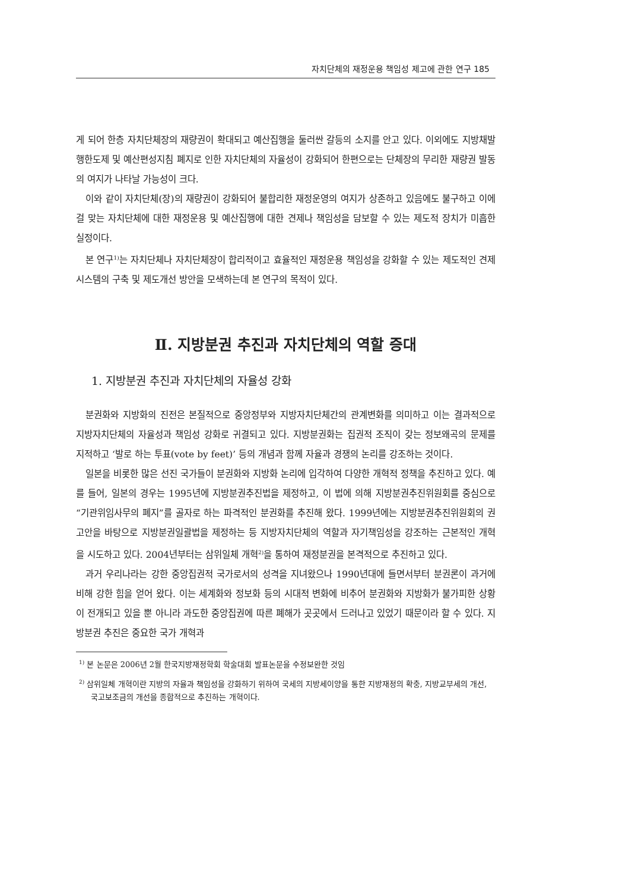자치단체의 재정운용 책임성 제고에 관한 연구 185
게 되어 한층 자치단체장의 재량권이 확대되고 예산집행을 둘러싼 갈등의 소지를 안고 있다. 이외에도 지방채발행한도제 및 예산편성지침 폐지로 인한 자치단체의 자율성이 강화되어 한편으로는 단체장의 무리한 재량권 발동의 여지가 나타날 가능성이 크다.
이와 같이 자치단체(장)의 재량권이 강화되어 불합리한 재정운영의 여지가 상존하고 있음에도 불구하고 이에 걸 맞는 자치단체에 대한 재정운용 및 예산집행에 대한 견제나 책임성을 담보할 수 있는 제도적 장치가 미흡한 실정이다.
본 연구<sup>1)</sup>는 자치단체나 자치단체장이 합리적이고 효율적인 재정운용 책임성을 강화할 수 있는 제도적인 견제시스템의 구축 및 제도개선 방안을 모색하는데 본 연구의 목적이 있다.
Ⅱ. 지방분권 추진과 자치단체의 역할 증대
1. 지방분권 추진과 자치단체의 자율성 강화
분권화와 지방화의 진전은 본질적으로 중앙정부와 지방자치단체간의 관계변화를 의미하고 이는 결과적으로 지방자치단체의 자율성과 책임성 강화로 귀결되고 있다. 지방분권화는 집권적 조직이 갖는 정보왜곡의 문제를 지적하고 ‘발로 하는 투표(vote by feet)’ 등의 개념과 함께 자율과 경쟁의 논리를 강조하는 것이다.
일본을 비롯한 많은 선진 국가들이 분권화와 지방화 논리에 입각하여 다양한 개혁적 정책을 추진하고 있다. 예를 들어, 일본의 경우는 1995년에 지방분권추진법을 제정하고, 이 법에 의해 지방분권추진위원회를 중심으로 “기관위임사무의 폐지”를 골자로 하는 파격적인 분권화를 추진해 왔다. 1999년에는 지방분권추진위원회의 권고안을 바탕으로 지방분권일괄법을 제정하는 등 지방자치단체의 역할과 자기책임성을 강조하는 근본적인 개혁을 시도하고 있다. 2004년부터는 삼위일체 개혁<sup>2)</sup>을 통하여 재정분권을 본격적으로 추진하고 있다.
과거 우리나라는 강한 중앙집권적 국가로서의 성격을 지녀왔으나 1990년대에 들면서부터 분권론이 과거에 비해 강한 힘을 얻어 왔다. 이는 세계화와 정보화 등의 시대적 변화에 비추어 분권화와 지방화가 불가피한 상황이 전개되고 있을 뿐 아니라 과도한 중앙집권에 따른 폐해가 곳곳에서 드러나고 있었기 때문이라 할 수 있다. 지방분권 추진은 중요한 국가 개혁과
<sup>1)</sup> 본 논문은 2006년 2월 한국지방재정학회 학술대회 발표논문을 수정보완한 것임
<sup>2)</sup> 삼위일체 개혁이란 지방의 자율과 책임성을 강화하기 위하여 국세의 지방세이양을 통한 지방재정의 확충, 지방교부세의 개선, 국고보조금의 개선을 종합적으로 추진하는 개혁이다.